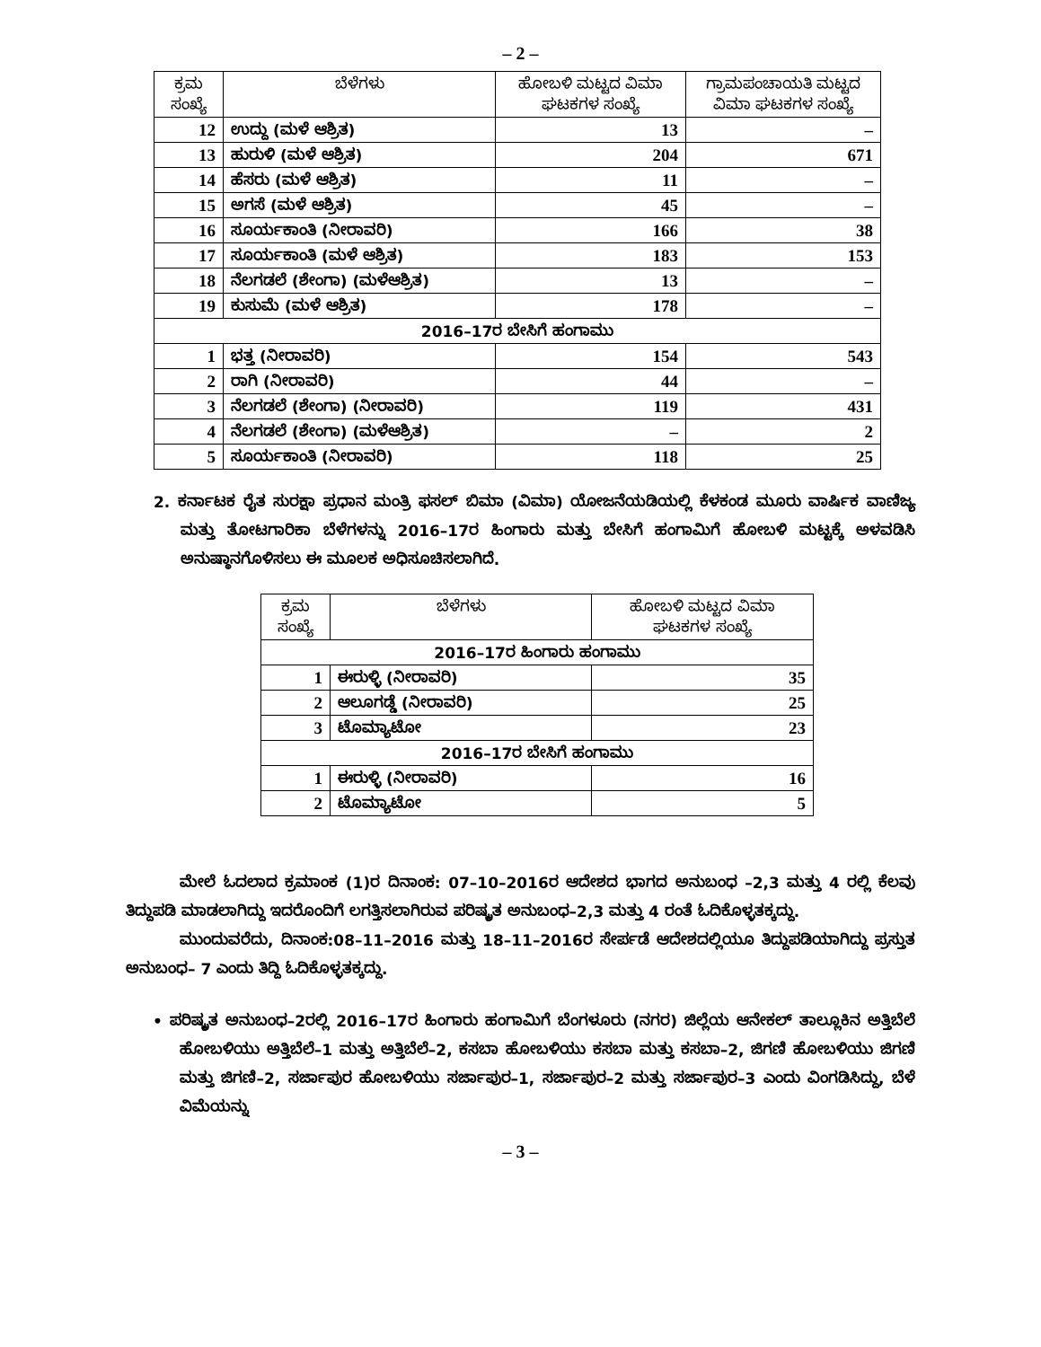– 2 –
| ಕ್ರಮ ಸಂಖ್ಯೆ | ಬೆಳೆಗಳು | ಹೋಬಳಿ ಮಟ್ಟದ ವಿಮಾ ಘಟಕಗಳ ಸಂಖ್ಯೆ | ಗ್ರಾಮಪಂಚಾಯತಿ ಮಟ್ಟದ ವಿಮಾ ಘಟಕಗಳ ಸಂಖ್ಯೆ |
| --- | --- | --- | --- |
| 12 | ಉದ್ದು (ಮಳೆ ಆಶ್ರಿತ) | 13 | – |
| 13 | ಹುರುಳಿ (ಮಳೆ ಆಶ್ರಿತ) | 204 | 671 |
| 14 | ಹೆಸರು (ಮಳೆ ಆಶ್ರಿತ) | 11 | – |
| 15 | ಅಗಸೆ (ಮಳೆ ಆಶ್ರಿತ) | 45 | – |
| 16 | ಸೂರ್ಯಕಾಂತಿ (ನೀರಾವರಿ) | 166 | 38 |
| 17 | ಸೂರ್ಯಕಾಂತಿ (ಮಳೆ ಆಶ್ರಿತ) | 183 | 153 |
| 18 | ನೆಲಗಡಲೆ (ಶೇಂಗಾ) (ಮಳೆಆಶ್ರಿತ) | 13 | – |
| 19 | ಕುಸುಮೆ (ಮಳೆ ಆಶ್ರಿತ) | 178 | – |
| 2016–17ರ ಬೇಸಿಗೆ ಹಂಗಾಮು | | | |
| 1 | ಭತ್ತ (ನೀರಾವರಿ) | 154 | 543 |
| 2 | ರಾಗಿ (ನೀರಾವರಿ) | 44 | – |
| 3 | ನೆಲಗಡಲೆ (ಶೇಂಗಾ) (ನೀರಾವರಿ) | 119 | 431 |
| 4 | ನೆಲಗಡಲೆ (ಶೇಂಗಾ) (ಮಳೆಆಶ್ರಿತ) | – | 2 |
| 5 | ಸೂರ್ಯಕಾಂತಿ (ನೀರಾವರಿ) | 118 | 25 |
2. ಕರ್ನಾಟಕ ರೈತ ಸುರಕ್ಷಾ ಪ್ರಧಾನ ಮಂತ್ರಿ ಫಸಲ್ ಬಿಮಾ (ವಿಮಾ) ಯೋಜನೆಯಡಿಯಲ್ಲಿ ಕೆಳಕಂಡ ಮೂರು ವಾರ್ಷಿಕ ವಾಣಿಜ್ಯ ಮತ್ತು ತೋಟಗಾರಿಕಾ ಬೆಳೆಗಳನ್ನು 2016–17ರ ಹಿಂಗಾರು ಮತ್ತು ಬೇಸಿಗೆ ಹಂಗಾಮಿಗೆ ಹೋಬಳಿ ಮಟ್ಟಕ್ಕೆ ಅಳವಡಿಸಿ ಅನುಷ್ಠಾನಗೊಳಿಸಲು ಈ ಮೂಲಕ ಅಧಿಸೂಚಿಸಲಾಗಿದೆ.
| ಕ್ರಮ ಸಂಖ್ಯೆ | ಬೆಳೆಗಳು | ಹೋಬಳಿ ಮಟ್ಟದ ವಿಮಾ ಘಟಕಗಳ ಸಂಖ್ಯೆ |
| --- | --- | --- |
| 2016–17ರ ಹಿಂಗಾರು ಹಂಗಾಮು | | |
| 1 | ಈರುಳ್ಳಿ (ನೀರಾವರಿ) | 35 |
| 2 | ಆಲೂಗಡ್ಡೆ (ನೀರಾವರಿ) | 25 |
| 3 | ಟೊಮ್ಯಾಟೋ | 23 |
| 2016–17ರ ಬೇಸಿಗೆ ಹಂಗಾಮು | | |
| 1 | ಈರುಳ್ಳಿ (ನೀರಾವರಿ) | 16 |
| 2 | ಟೊಮ್ಯಾಟೋ | 5 |
ಮೇಲೆ ಓದಲಾದ ಕ್ರಮಾಂಕ (1)ರ ದಿನಾಂಕ: 07–10–2016ರ ಆದೇಶದ ಭಾಗದ ಅನುಬಂಧ –2,3 ಮತ್ತು 4 ರಲ್ಲಿ ಕೆಲವು ತಿದ್ದುಪಡಿ ಮಾಡಲಾಗಿದ್ದು ಇದರೊಂದಿಗೆ ಲಗತ್ತಿಸಲಾಗಿರುವ ಪರಿಷ್ಕೃತ ಅನುಬಂಧ–2,3 ಮತ್ತು 4 ರಂತೆ ಓದಿಕೊಳ್ಳತಕ್ಕದ್ದು.
ಮುಂದುವರೆದು, ದಿನಾಂಕ:08–11–2016 ಮತ್ತು 18–11–2016ರ ಸೇರ್ಪಡೆ ಆದೇಶದಲ್ಲಿಯೂ ತಿದ್ದುಪಡಿಯಾಗಿದ್ದು ಪ್ರಸ್ತುತ ಅನುಬಂಧ– 7 ಎಂದು ತಿದ್ದಿ ಓದಿಕೊಳ್ಳತಕ್ಕದ್ದು.
• ಪರಿಷ್ಕೃತ ಅನುಬಂಧ–2ರಲ್ಲಿ 2016–17ರ ಹಿಂಗಾರು ಹಂಗಾಮಿಗೆ ಬೆಂಗಳೂರು (ನಗರ) ಜಿಲ್ಲೆಯ ಆನೇಕಲ್ ತಾಲ್ಲೂಕಿನ ಅತ್ತಿಬೆಲೆ ಹೋಬಳಿಯು ಅತ್ತಿಬೆಲೆ–1 ಮತ್ತು ಅತ್ತಿಬೆಲೆ–2, ಕಸಬಾ ಹೋಬಳಿಯು ಕಸಬಾ ಮತ್ತು ಕಸಬಾ–2, ಜಿಗಣಿ ಹೋಬಳಿಯು ಜಿಗಣಿ ಮತ್ತು ಜಿಗಣಿ–2, ಸರ್ಜಾಪುರ ಹೋಬಳಿಯು ಸರ್ಜಾಪುರ–1, ಸರ್ಜಾಪುರ–2 ಮತ್ತು ಸರ್ಜಾಪುರ–3 ಎಂದು ವಿಂಗಡಿಸಿದ್ದು, ಬೆಳೆ ವಿಮೆಯನ್ನು
– 3 –